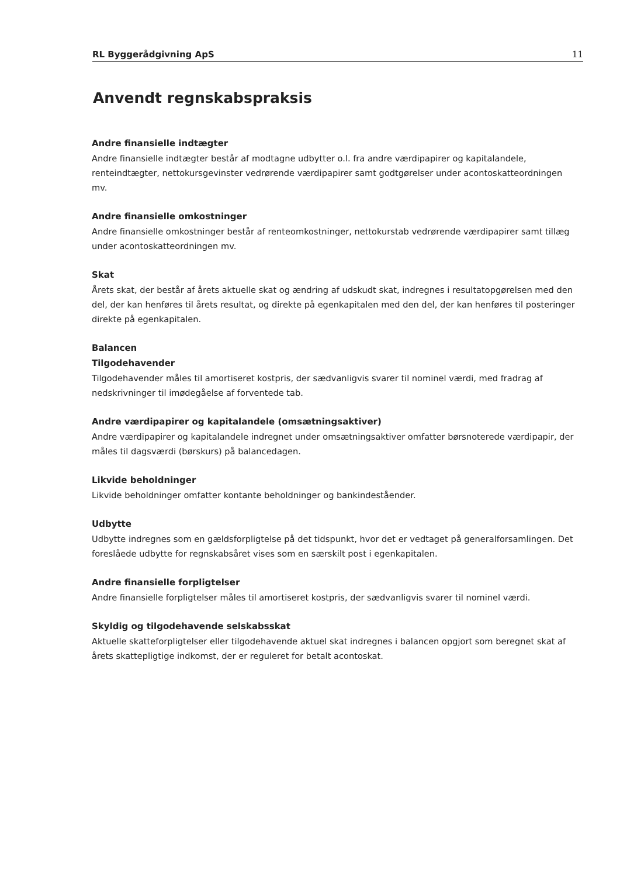RL Byggerådgivning ApS 11
Anvendt regnskabspraksis
Andre finansielle indtægter
Andre finansielle indtægter består af modtagne udbytter o.l. fra andre værdipapirer og kapitalandele, renteindtægter, nettokursgevinster vedrørende værdipapirer samt godtgørelser under acontoskatteordningen mv.
Andre finansielle omkostninger
Andre finansielle omkostninger består af renteomkostninger, nettokurstab vedrørende værdipapirer samt tillæg under acontoskatteordningen mv.
Skat
Årets skat, der består af årets aktuelle skat og ændring af udskudt skat, indregnes i resultatopgørelsen med den del, der kan henføres til årets resultat, og direkte på egenkapitalen med den del, der kan henføres til posteringer direkte på egenkapitalen.
Balancen
Tilgodehavender
Tilgodehavender måles til amortiseret kostpris, der sædvanligvis svarer til nominel værdi, med fradrag af nedskrivninger til imødegåelse af forventede tab.
Andre værdipapirer og kapitalandele (omsætningsaktiver)
Andre værdipapirer og kapitalandele indregnet under omsætningsaktiver omfatter børsnoterede værdipapir, der måles til dagsværdi (børskurs) på balancedagen.
Likvide beholdninger
Likvide beholdninger omfatter kontante beholdninger og bankindeståender.
Udbytte
Udbytte indregnes som en gældsforpligtelse på det tidspunkt, hvor det er vedtaget på generalforsamlingen. Det foreslåede udbytte for regnskabsåret vises som en særskilt post i egenkapitalen.
Andre finansielle forpligtelser
Andre finansielle forpligtelser måles til amortiseret kostpris, der sædvanligvis svarer til nominel værdi.
Skyldig og tilgodehavende selskabsskat
Aktuelle skatteforpligtelser eller tilgodehavende aktuel skat indregnes i balancen opgjort som beregnet skat af årets skattepligtige indkomst, der er reguleret for betalt acontoskat.